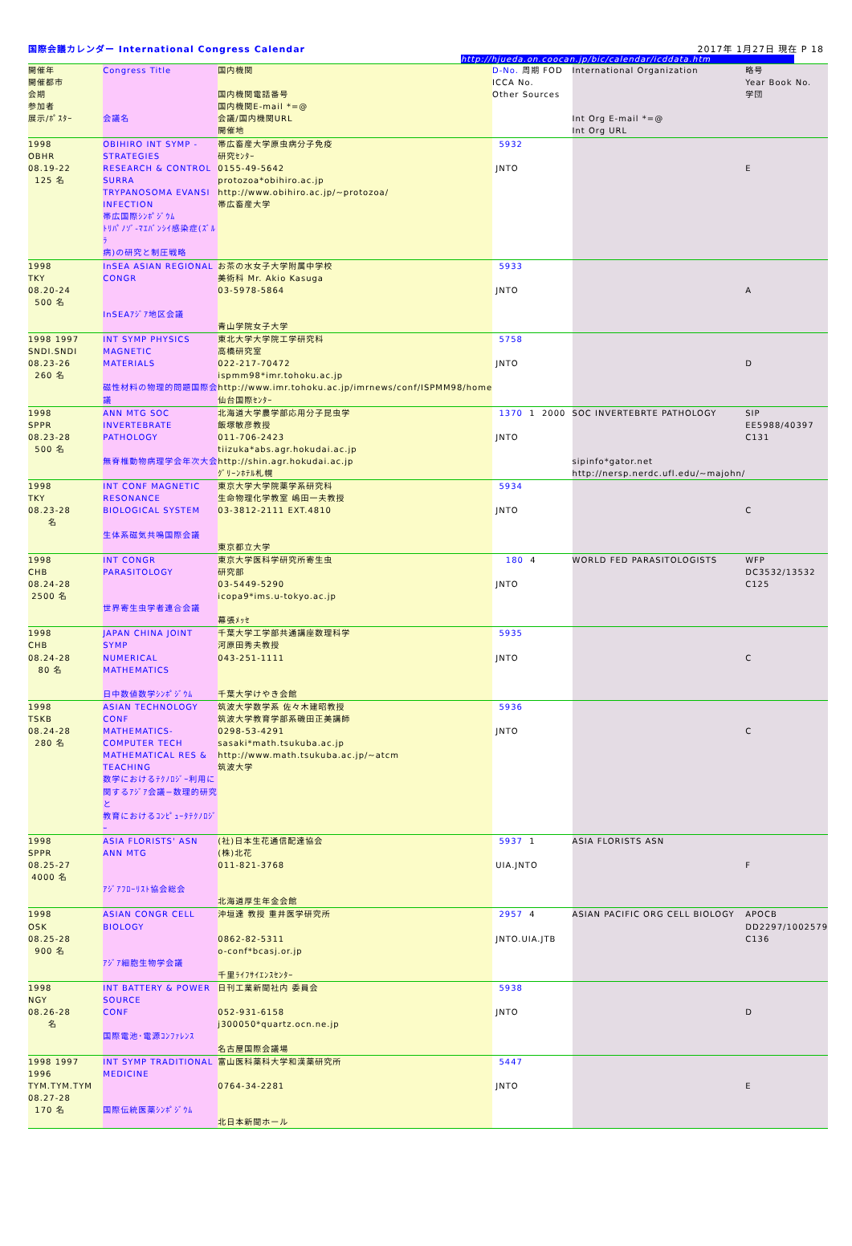国際会議カレンダー International Congress Calendar 2017年 1月27日 現在 P 18
http://hjueda.on.coocan.jp/bic/calendar/icddata.htm
| 開催年 開催都市 会期 参加者 展示/ﾎﾟｽﾀｰ | Congress Title 会議名 | 国内機関 国内機関電話番号 国内機関E-mail *=@ 会議/国内機関URL 開催地 | D-No. 周期 FOD ICCA No. Other Sources | International Organization Int Org E-mail *=@ Int Org URL | 略号 Year Book No. 学団 |
| 1998 OBHR 08.19-22 125 名 | OBIHIRO INT SYMP - STRATEGIES RESEARCH & CONTROL SURRA TRYPANOSOMA EVANSI INFECTION 帯広国際ｼﾝﾎﾟｼﾞｳﾑ ﾄﾘﾊﾟﾉｿﾞ-ﾏｴﾊﾞﾝｼｲ感染症(ｽﾞﾙﾗ 病)の研究と制圧戦略 | 帯広畜産大学原虫病分子免疫 研究ｾﾝﾀｰ 0155-49-5642 protozoa*obihiro.ac.jp http://www.obihiro.ac.jp/~protozoa/ 帯広畜産大学 | 5932 JNTO | | E |
| 1998 TKY 08.20-24 500 名 | InSEA ASIAN REGIONAL CONGR InSEAｱｼﾞｱ地区会議 | お茶の水女子大学附属中学校 美術科 Mr. Akio Kasuga 03-5978-5864 青山学院女子大学 | 5933 JNTO | | A |
| 1998 1997 SNDI.SNDI 08.23-26 260 名 | INT SYMP PHYSICS MAGNETIC MATERIALS 磁性材料の物理的問題国際会議 | 東北大学大学院工学研究科 高橋研究室 022-217-70472 ispmm98*imr.tohoku.ac.jp http://www.imr.tohoku.ac.jp/imrnews/conf/ISPMM98/home 仙台国際ｾﾝﾀｰ | 5758 JNTO | | D |
| 1998 SPPR 08.23-28 500 名 | ANN MTG SOC INVERTEBRATE PATHOLOGY 無脊椎動物病理学会年次大会 | 北海道大学農学部応用分子昆虫学 飯塚敏彦教授 011-706-2423 tiizuka*abs.agr.hokudai.ac.jp http://shin.agr.hokudai.ac.jp ｸﾞﾘｰﾝﾎﾃﾙ札幌 | 1370 1 2000 JNTO | SOC INVERTEBRTE PATHOLOGY sipinfo*gator.net http://nersp.nerdc.ufl.edu/~majohn/ | SIP EE5988/40397 C131 |
| 1998 TKY 08.23-28 名 | INT CONF MAGNETIC RESONANCE BIOLOGICAL SYSTEM 生体系磁気共鳴国際会議 | 東京大学大学院薬学系研究科 生命物理化学教室 嶋田一夫教授 03-3812-2111 EXT.4810 東京都立大学 | 5934 JNTO | | C |
| 1998 CHB 08.24-28 2500 名 | INT CONGR PARASITOLOGY 世界寄生虫学者連合会議 | 東京大学医科学研究所寄生虫 研究部 03-5449-5290 icopa9*ims.u-tokyo.ac.jp 幕張ﾒｯｾ | 180 4 JNTO | WORLD FED PARASITOLOGISTS | WFP DC3532/13532 C125 |
| 1998 CHB 08.24-28 80 名 | JAPAN CHINA JOINT SYMP NUMERICAL MATHEMATICS 日中数値数学ｼﾝﾎﾟｼﾞｳﾑ | 千葉大学工学部共通講座数理科学 河原田秀夫教授 043-251-1111 千葉大学けやき会館 | 5935 JNTO | | C |
| 1998 TSKB 08.24-28 280 名 | ASIAN TECHNOLOGY CONF MATHEMATICS- COMPUTER TECH MATHEMATICAL RES & TEACHING 数学におけるﾃｸﾉﾛｼﾞｰ利用に 関するｱｼﾞｱ会議−数理的研究と 教育におけるｺﾝﾋﾟｭｰﾀﾃｸﾉﾛｼﾞｰ | 筑波大学数学系 佐々木建昭教授 筑波大学教育学部系磯田正美講師 0298-53-4291 sasaki*math.tsukuba.ac.jp http://www.math.tsukuba.ac.jp/~atcm 筑波大学 | 5936 JNTO | | C |
| 1998 SPPR 08.25-27 4000 名 | ASIA FLORISTS' ASN ANN MTG ｱｼﾞｱﾌﾛｰﾘｽﾄ協会総会 | (社)日本生花通信配達協会 (株)北花 011-821-3768 北海道厚生年金会館 | 5937 1 UIA.JNTO | ASIA FLORISTS ASN | F |
| 1998 OSK 08.25-28 900 名 | ASIAN CONGR CELL BIOLOGY ｱｼﾞｱ細胞生物学会議 | 沖垣達 教授 重井医学研究所 0862-82-5311 o-conf*bcasj.or.jp 千里ﾗｲﾌｻｲｴﾝｽｾﾝﾀｰ | 2957 4 JNTO.UIA.JTB | ASIAN PACIFIC ORG CELL BIOLOGY | APOCB DD2297/1002579 C136 |
| 1998 NGY 08.26-28 名 | INT BATTERY & POWER SOURCE CONF 国際電池･電源ｺﾝﾌｧﾚﾝｽ | 日刊工業新聞社内 委員会 052-931-6158 j300050*quartz.ocn.ne.jp 名古屋国際会議場 | 5938 JNTO | | D |
| 1998 1997 1996 TYM.TYM.TYM 08.27-28 170 名 | INT SYMP TRADITIONAL MEDICINE 国際伝統医薬ｼﾝﾎﾟｼﾞｳﾑ | 富山医科薬科大学和漢薬研究所 0764-34-2281 北日本新聞ホール | 5447 JNTO | | E |